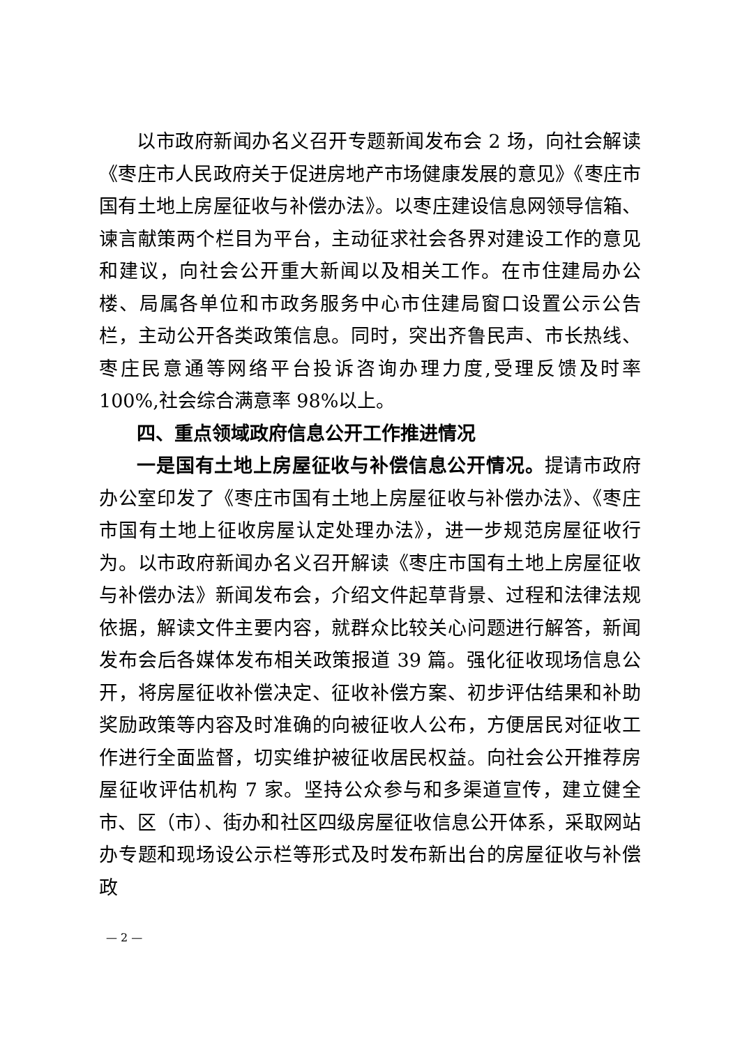以市政府新闻办名义召开专题新闻发布会 2 场，向社会解读《枣庄市人民政府关于促进房地产市场健康发展的意见》《枣庄市国有土地上房屋征收与补偿办法》。以枣庄建设信息网领导信箱、谏言献策两个栏目为平台，主动征求社会各界对建设工作的意见和建议，向社会公开重大新闻以及相关工作。在市住建局办公楼、局属各单位和市政务服务中心市住建局窗口设置公示公告栏，主动公开各类政策信息。同时，突出齐鲁民声、市长热线、枣庄民意通等网络平台投诉咨询办理力度,受理反馈及时率 100%,社会综合满意率 98%以上。
四、重点领域政府信息公开工作推进情况
一是国有土地上房屋征收与补偿信息公开情况。提请市政府办公室印发了《枣庄市国有土地上房屋征收与补偿办法》、《枣庄市国有土地上征收房屋认定处理办法》，进一步规范房屋征收行为。以市政府新闻办名义召开解读《枣庄市国有土地上房屋征收与补偿办法》新闻发布会，介绍文件起草背景、过程和法律法规依据，解读文件主要内容，就群众比较关心问题进行解答，新闻发布会后各媒体发布相关政策报道 39 篇。强化征收现场信息公开，将房屋征收补偿决定、征收补偿方案、初步评估结果和补助奖励政策等内容及时准确的向被征收人公布，方便居民对征收工作进行全面监督，切实维护被征收居民权益。向社会公开推荐房屋征收评估机构 7 家。坚持公众参与和多渠道宣传，建立健全市、区（市）、街办和社区四级房屋征收信息公开体系，采取网站办专题和现场设公示栏等形式及时发布新出台的房屋征收与补偿政
— 2 —